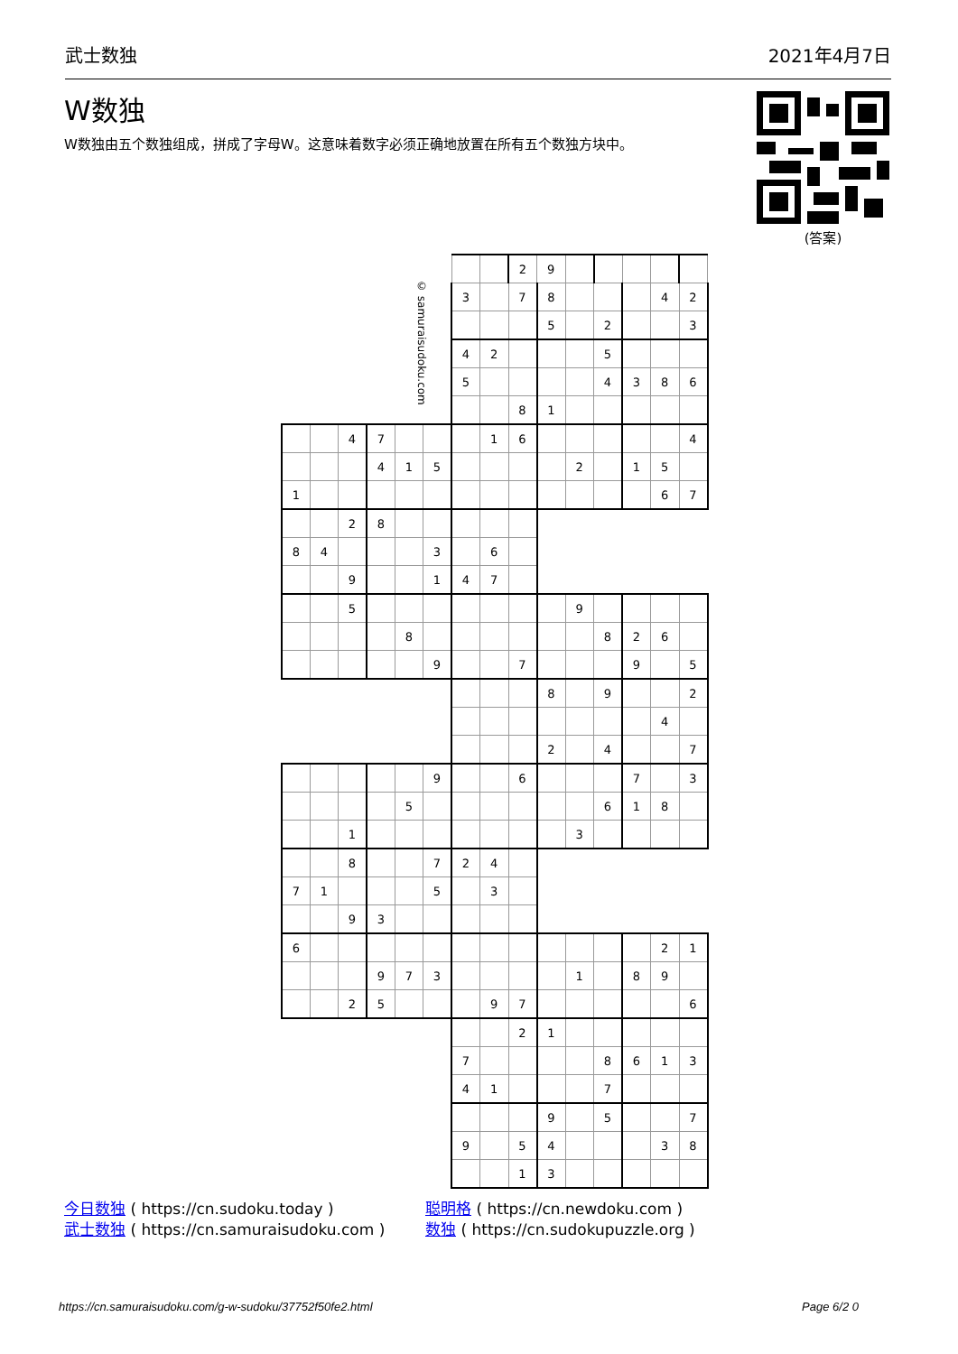武士数独 2021年4月7日
W数独
W数独由五个数独组成，拼成了字母W。这意味着数字必须正确地放置在所有五个数独方块中。
(答案)
| © samuraisudoku.com | | | | | | | | 2 | 9 | | | | | |
| | | | | | | 3 | | 7 | 8 | | | | 4 | 2 |
| | | | | | | | | | 5 | | 2 | | | 3 |
| | | | | | | 4 | 2 | | | | 5 | | | |
| | | | | | | 5 | | | | | 4 | 3 | 8 | 6 |
| | | | | | | | | 8 | 1 | | | | | |
| | | 4 | 7 | | | | 1 | 6 | | | | | | 4 |
| | | | 4 | 1 | 5 | | | | | 2 | | 1 | 5 | |
| 1 | | | | | | | | | | | | | 6 | 7 |
| | | 2 | 8 | | | | | | | | | | | |
| 8 | 4 | | | | 3 | | 6 | | | | | | | |
| | | 9 | | | 1 | 4 | 7 | | | | | | | |
| | | 5 | | | | | | | | 9 | | | | |
| | | | | 8 | | | | | | | 8 | 2 | 6 | |
| | | | | | 9 | | | 7 | | | | 9 | | 5 |
| | | | | | | | | | 8 | | 9 | | | 2 |
| | | | | | | | | | | | | | 4 | |
| | | | | | | | | | 2 | | 4 | | | 7 |
| | | | | | 9 | | | 6 | | | | 7 | | 3 |
| | | | | 5 | | | | | | | 6 | 1 | 8 | |
| | | 1 | | | | | | | | 3 | | | | |
| | | 8 | | | 7 | 2 | 4 | | | | | | | |
| 7 | 1 | | | | 5 | | 3 | | | | | | | |
| | | 9 | 3 | | | | | | | | | | | |
| 6 | | | | | | | | | | | | | 2 | 1 |
| | | | 9 | 7 | 3 | | | | | 1 | | 8 | 9 | |
| | | 2 | 5 | | | | 9 | 7 | | | | | | 6 |
| | | | | | | | | 2 | 1 | | | | | |
| | | | | | | 7 | | | | | 8 | 6 | 1 | 3 |
| | | | | | | 4 | 1 | | | | 7 | | | |
| | | | | | | | | | 9 | | 5 | | | 7 |
| | | | | | | 9 | | 5 | 4 | | | | 3 | 8 |
| | | | | | | | | 1 | 3 | | | | | |
今日数独 ( https://cn.sudoku.today )
武士数独 ( https://cn.samuraisudoku.com )
聪明格 ( https://cn.newdoku.com )
数独 ( https://cn.sudokupuzzle.org )
https://cn.samuraisudoku.com/g-w-sudoku/37752f50fe2.html Page 6/2 0